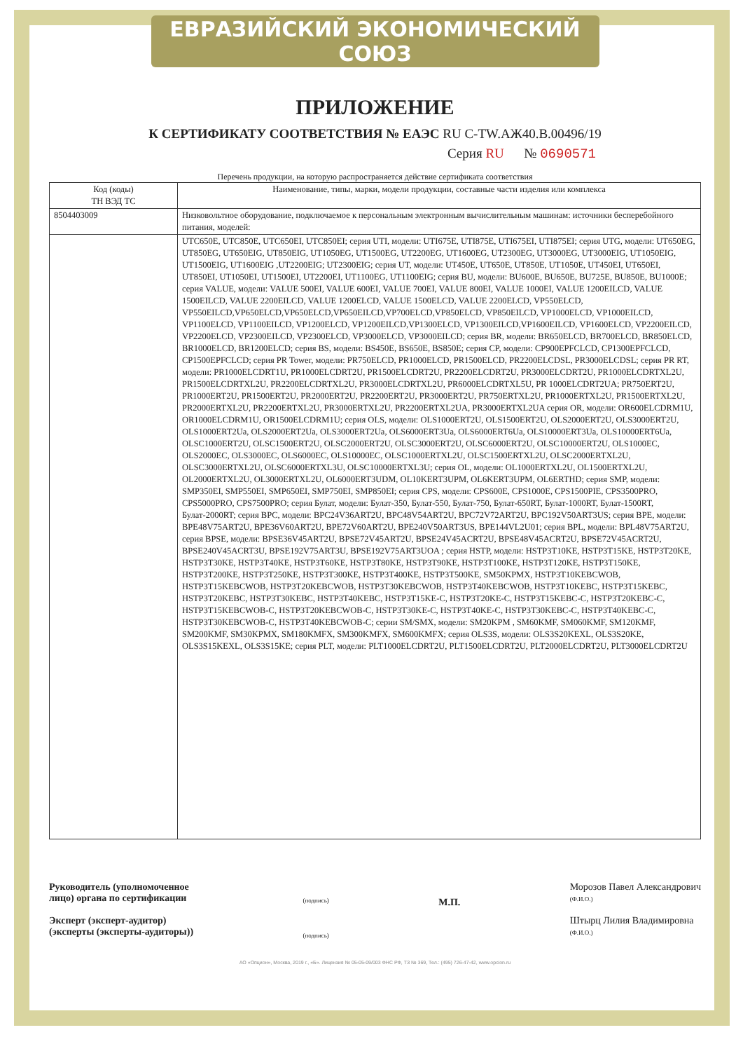ЕВРАЗИЙСКИЙ ЭКОНОМИЧЕСКИЙ СОЮЗ
ПРИЛОЖЕНИЕ
К СЕРТИФИКАТУ СООТВЕТСТВИЯ № ЕАЭС RU C-TW.АЖ40.B.00496/19
Серия RU № 0690571
Перечень продукции, на которую распространяется действие сертификата соответствия
| Код (коды) ТН ВЭД ТС | Наименование, типы, марки, модели продукции, составные части изделия или комплекса |
| --- | --- |
| 8504403009 | Низковольтное оборудование, подключаемое к персональным электронным вычислительным машинам: источники бесперебойного питания, моделей: |
| | UTC650E, UTC850E, UTC650EI, UTC850EI; серия UTI, модели: UTI675E, UTI875E, UTI675EI, UTI875EI; серия UTG, модели: UT650EG, UT850EG, UT650EIG, UT850EIG, UT1050EG, UT1500EG, UT2200EG, UT1600EG, UT2300EG, UT3000EG, UT3000EIG, UT1050EIG, UT1500EIG, UT1600EIG ,UT2200EIG; UT2300EIG; серия UT, модели: UT450E, UT650E, UT850E, UT1050E, UT450EI, UT650EI, UT850EI, UT1050EI, UT1500EI, UT2200EI, UT1100EG, UT1100EIG; серия BU, модели: BU600E, BU650E, BU725E, BU850E, BU1000E; серия VALUE, модели: VALUE 500EI, VALUE 600EI, VALUE 700EI, VALUE 800EI, VALUE 1000EI, VALUE 1200EILCD, VALUE 1500EILCD, VALUE 2200EILCD, VALUE 1200ELCD, VALUE 1500ELCD, VALUE 2200ELCD, VP550ELCD, VP550EILCD,VP650ELCD,VP650ELCD,VP650EILCD,VP700ELCD,VP850ELCD, VP850EILCD, VP1000ELCD, VP1000EILCD, VP1100ELCD, VP1100EILCD, VP1200ELCD, VP1200EILCD,VP1300ELCD, VP1300EILCD,VP1600EILCD, VP1600ELCD, VP2200EILCD, VP2200ELCD, VP2300EILCD, VP2300ELCD, VP3000ELCD, VP3000EILCD; серия BR, модели: BR650ELCD, BR700ELCD, BR850ELCD, BR1000ELCD, BR1200ELCD; серия BS, модели: BS450E, BS650E, BS850E; серия CP, модели: CP900EPFCLCD, CP1300EPFCLCD, CP1500EPFCLCD; серия PR Tower, модели: PR750ELCD, PR1000ELCD, PR1500ELCD, PR2200ELCDSL, PR3000ELCDSL; серия PR RT, модели: PR1000ELCDRT1U, PR1000ELCDRT2U, PR1500ELCDRT2U, PR2200ELCDRT2U, PR3000ELCDRT2U, PR1000ELCDRTXL2U, PR1500ELCDRTXL2U, PR2200ELCDRTXL2U, PR3000ELCDRTXL2U, PR6000ELCDRTXL5U, PR 1000ELCDRT2UA; PR750ERT2U, PR1000ERT2U, PR1500ERT2U, PR2000ERT2U, PR2200ERT2U, PR3000ERT2U, PR750ERTXL2U, PR1000ERTXL2U, PR1500ERTXL2U, PR2000ERTXL2U, PR2200ERTXL2U, PR3000ERTXL2U, PR2200ERTXL2UA, PR3000ERTXL2UA серия OR, модели: OR600ELCDRM1U, OR1000ELCDRM1U, OR1500ELCDRM1U; серия OLS, модели: OLS1000ERT2U, OLS1500ERT2U, OLS2000ERT2U, OLS3000ERT2U, OLS1000ERT2Ua, OLS2000ERT2Ua, OLS3000ERT2Ua, OLS6000ERT3Ua, OLS6000ERT6Ua, OLS10000ERT3Ua, OLS10000ERT6Ua, OLSC1000ERT2U, OLSC1500ERT2U, OLSC2000ERT2U, OLSC3000ERT2U, OLSC6000ERT2U, OLSC10000ERT2U, OLS1000EC, OLS2000EC, OLS3000EC, OLS6000EC, OLS10000EC, OLSC1000ERTXL2U, OLSC1500ERTXL2U, OLSC2000ERTXL2U, OLSC3000ERTXL2U, OLSC6000ERTXL3U, OLSC10000ERTXL3U; серия OL, модели: OL1000ERTXL2U, OL1500ERTXL2U, OL2000ERTXL2U, OL3000ERTXL2U, OL6000ERT3UDM, OL10KERT3UPM, OL6KERT3UPM, OL6ERTHD; серия SMP, модели: SMP350EI, SMP550EI, SMP650EI, SMP750EI, SMP850EI; серия CPS, модели: CPS600E, CPS1000E, CPS1500PIE, CPS3500PRO, CPS5000PRO, CPS7500PRO; серия Булат, модели: Булат-350, Булат-550, Булат-750, Булат-650RT, Булат-1000RT, Булат-1500RT, Булат-2000RT; серия BPC, модели: BPC24V36ART2U, BPC48V54ART2U, BPC72V72ART2U, BPC192V50ART3US; серия BPE, модели: BPE48V75ART2U, BPE36V60ART2U, BPE72V60ART2U, BPE240V50ART3US, BPE144VL2U01; серия BPL, модели: BPL48V75ART2U, серия BPSE, модели: BPSE36V45ART2U, BPSE72V45ART2U, BPSE24V45ACRT2U, BPSE48V45ACRT2U, BPSE72V45ACRT2U, BPSE240V45ACRT3U, BPSE192V75ART3U, BPSE192V75ART3UOA ; серия HSTP, модели: HSTP3T10KE, HSTP3T15KE, HSTP3T20KE, HSTP3T30KE, HSTP3T40KE, HSTP3T60KE, HSTP3T80KE, HSTP3T90KE, HSTP3T100KE, HSTP3T120KE, HSTP3T150KE, HSTP3T200KE, HSTP3T250KE, HSTP3T300KE, HSTP3T400KE, HSTP3T500KE, SM50KPMX, HSTP3T10KEBCWOB, HSTP3T15KEBCWOB, HSTP3T20KEBCWOB, HSTP3T30KEBCWOB, HSTP3T40KEBCWOB, HSTP3T10KEBC, HSTP3T15KEBC, HSTP3T20KEBC, HSTP3T30KEBC, HSTP3T40KEBC, HSTP3T15KE-C, HSTP3T20KE-C, HSTP3T15KEBC-C, HSTP3T20KEBC-C, HSTP3T15KEBCWOB-C, HSTP3T20KEBCWOB-C, HSTP3T30KE-C, HSTP3T40KE-C, HSTP3T30KEBC-C, HSTP3T40KEBC-C, HSTP3T30KEBCWOB-C, HSTP3T40KEBCWOB-C; серии SM/SMX, модели: SM20KPM , SM60KMF, SM060KMF, SM120KMF, SM200KMF, SM30KPMX, SM180KMFX, SM300KMFX, SM600KMFX; серия OLS3S, модели: OLS3S20KEXL, OLS3S20KE, OLS3S15KEXL, OLS3S15KE; серия PLT, модели: PLT1000ELCDRT2U, PLT1500ELCDRT2U, PLT2000ELCDRT2U, PLT3000ELCDRT2U |
Руководитель (уполномоченное
лицо) органа по сертификации
Эксперт (эксперт-аудитор)
(эксперты (эксперты-аудиторы))
(подпись)
(подпись)
М.П.
Морозов Павел Александрович
(Ф.И.О.)
Штырц Лилия Владимировна
(Ф.И.О.)
АО «Опцион», Москва, 2019 г., «Б». Лицензия № 05-05-09/003 ФНС РФ, ТЗ № 369, Тел.: (495) 726-47-42, www.opcion.ru